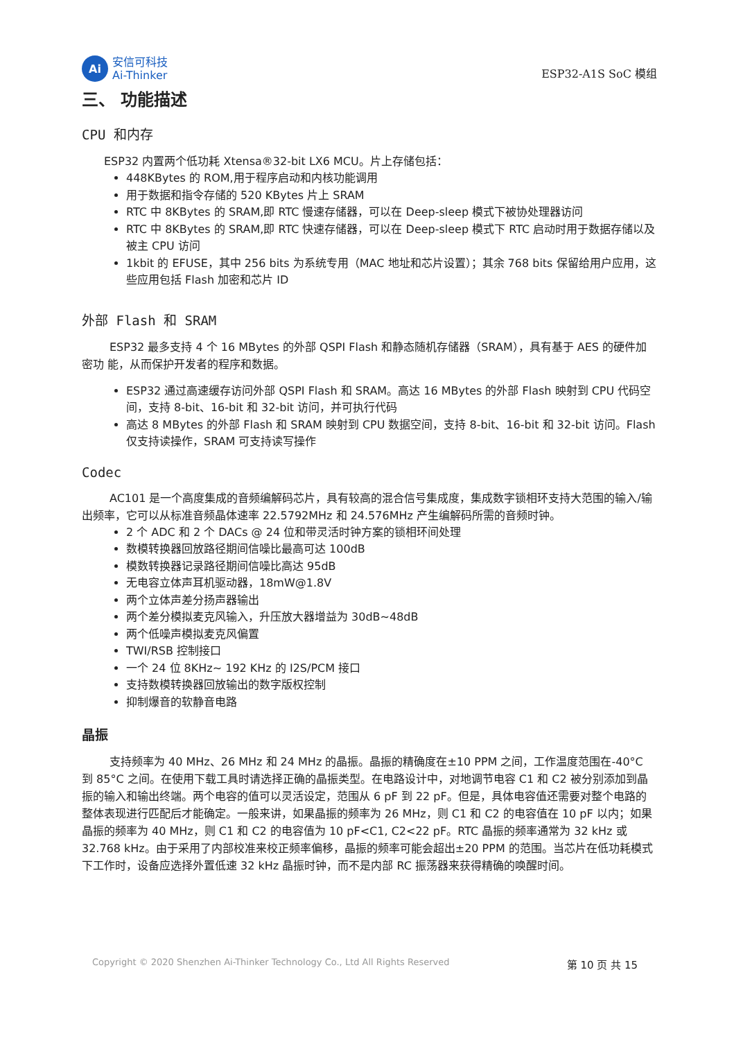Ai
安信可科技
Ai-Thinker
ESP32-A1S SoC 模组
三、 功能描述
CPU 和内存
ESP32 内置两个低功耗 Xtensa®32-bit LX6 MCU。片上存储包括：
448KBytes 的 ROM,用于程序启动和内核功能调用
用于数据和指令存储的 520 KBytes 片上 SRAM
RTC 中 8KBytes 的 SRAM,即 RTC 慢速存储器，可以在 Deep-sleep 模式下被协处理器访问
RTC 中 8KBytes 的 SRAM,即 RTC 快速存储器，可以在 Deep-sleep 模式下 RTC 启动时用于数据存储以及被主 CPU 访问
1kbit 的 EFUSE，其中 256 bits 为系统专用（MAC 地址和芯片设置）；其余 768 bits 保留给用户应用，这些应用包括 Flash 加密和芯片 ID
外部 Flash 和 SRAM
ESP32 最多支持 4 个 16 MBytes 的外部 QSPI Flash 和静态随机存储器（SRAM），具有基于 AES 的硬件加密功 能，从而保护开发者的程序和数据。
ESP32 通过高速缓存访问外部 QSPI Flash 和 SRAM。高达 16 MBytes 的外部 Flash 映射到 CPU 代码空间，支持 8-bit、16-bit 和 32-bit 访问，并可执行代码
高达 8 MBytes 的外部 Flash 和 SRAM 映射到 CPU 数据空间，支持 8-bit、16-bit 和 32-bit 访问。Flash 仅支持读操作，SRAM 可支持读写操作
Codec
AC101 是一个高度集成的音频编解码芯片，具有较高的混合信号集成度，集成数字锁相环支持大范围的输入/输出频率，它可以从标准音频晶体速率 22.5792MHz 和 24.576MHz 产生编解码所需的音频时钟。
2 个 ADC 和 2 个 DACs @ 24 位和带灵活时钟方案的锁相环间处理
数模转换器回放路径期间信噪比最高可达 100dB
模数转换器记录路径期间信噪比高达 95dB
无电容立体声耳机驱动器，18mW@1.8V
两个立体声差分扬声器输出
两个差分模拟麦克风输入，升压放大器增益为 30dB~48dB
两个低噪声模拟麦克风偏置
TWI/RSB 控制接口
一个 24 位 8KHz~ 192 KHz 的 I2S/PCM 接口
支持数模转换器回放输出的数字版权控制
抑制爆音的软静音电路
晶振
支持频率为 40 MHz、26 MHz 和 24 MHz 的晶振。晶振的精确度在±10 PPM 之间，工作温度范围在-40°C 到 85°C 之间。在使用下载工具时请选择正确的晶振类型。在电路设计中，对地调节电容 C1 和 C2 被分别添加到晶振的输入和输出终端。两个电容的值可以灵活设定，范围从 6 pF 到 22 pF。但是，具体电容值还需要对整个电路的整体表现进行匹配后才能确定。一般来讲，如果晶振的频率为 26 MHz，则 C1 和 C2 的电容值在 10 pF 以内；如果晶振的频率为 40 MHz，则 C1 和 C2 的电容值为 10 pF<C1, C2<22 pF。RTC 晶振的频率通常为 32 kHz 或 32.768 kHz。由于采用了内部校准来校正频率偏移，晶振的频率可能会超出±20 PPM 的范围。当芯片在低功耗模式下工作时，设备应选择外置低速 32 kHz 晶振时钟，而不是内部 RC 振荡器来获得精确的唤醒时间。
Copyright © 2020 Shenzhen Ai-Thinker Technology Co., Ltd All Rights Reserved 第 10 页 共 15